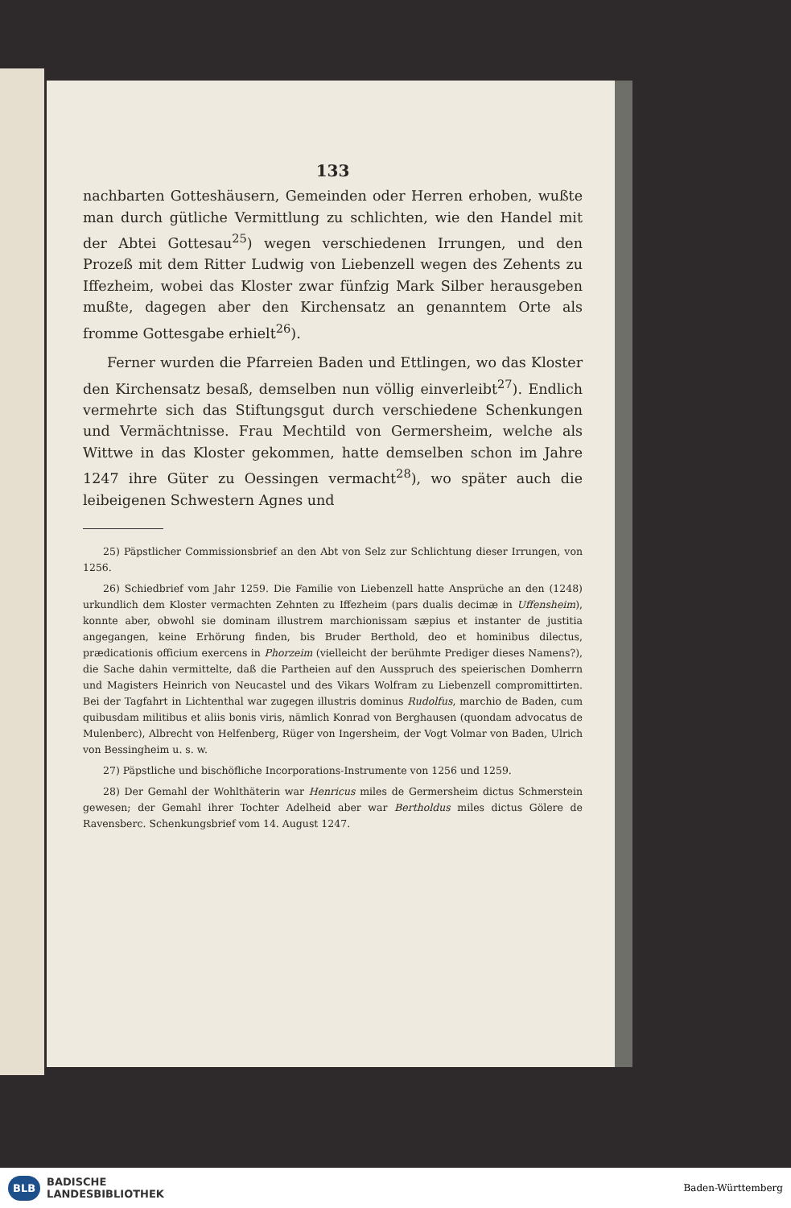133
nachbarten Gotteshäusern, Gemeinden oder Herren erhoben, wußte man durch gütliche Vermittlung zu schlichten, wie den Handel mit der Abtei Gottesau<sup>25</sup>) wegen verschiedenen Irrungen, und den Prozeß mit dem Ritter Ludwig von Liebenzell wegen des Zehents zu Iffezheim, wobei das Kloster zwar fünfzig Mark Silber herausgeben mußte, dagegen aber den Kirchensatz an genanntem Orte als fromme Gottesgabe erhielt<sup>26</sup>).
Ferner wurden die Pfarreien Baden und Ettlingen, wo das Kloster den Kirchensatz besaß, demselben nun völlig einverleibt<sup>27</sup>). Endlich vermehrte sich das Stiftungsgut durch verschiedene Schenkungen und Vermächtnisse. Frau Mechtild von Germersheim, welche als Wittwe in das Kloster gekommen, hatte demselben schon im Jahre 1247 ihre Güter zu Oessingen vermacht<sup>28</sup>), wo später auch die leibeigenen Schwestern Agnes und
25) Päpstlicher Commissionsbrief an den Abt von Selz zur Schlichtung dieser Irrungen, von 1256.
26) Schiedbrief vom Jahr 1259. Die Familie von Liebenzell hatte Ansprüche an den (1248) urkundlich dem Kloster vermachten Zehnten zu Iffezheim (pars dualis decimæ in Uffensheim), konnte aber, obwohl sie dominam illustrem marchionissam sæpius et instanter de justitia angegangen, keine Erhörung finden, bis Bruder Berthold, deo et hominibus dilectus, prædicationis officium exercens in Phorzeim (vielleicht der berühmte Prediger dieses Namens?), die Sache dahin vermittelte, daß die Partheien auf den Ausspruch des speierischen Domherrn und Magisters Heinrich von Neucastel und des Vikars Wolfram zu Liebenzell compromittirten. Bei der Tagfahrt in Lichtenthal war zugegen illustris dominus Rudolfus, marchio de Baden, cum quibusdam militibus et aliis bonis viris, nämlich Konrad von Berghausen (quondam advocatus de Mulenberc), Albrecht von Helfenberg, Rüger von Ingersheim, der Vogt Volmar von Baden, Ulrich von Bessingheim u. s. w.
27) Päpstliche und bischöfliche Incorporations-Instrumente von 1256 und 1259.
28) Der Gemahl der Wohlthäterin war Henricus miles de Germersheim dictus Schmerstein gewesen; der Gemahl ihrer Tochter Adelheid aber war Bertholdus miles dictus Gölere de Ravensberc. Schenkungsbrief vom 14. August 1247.
BLB BADISCHE
LANDESBIBLIOTHEK
Baden-Württemberg